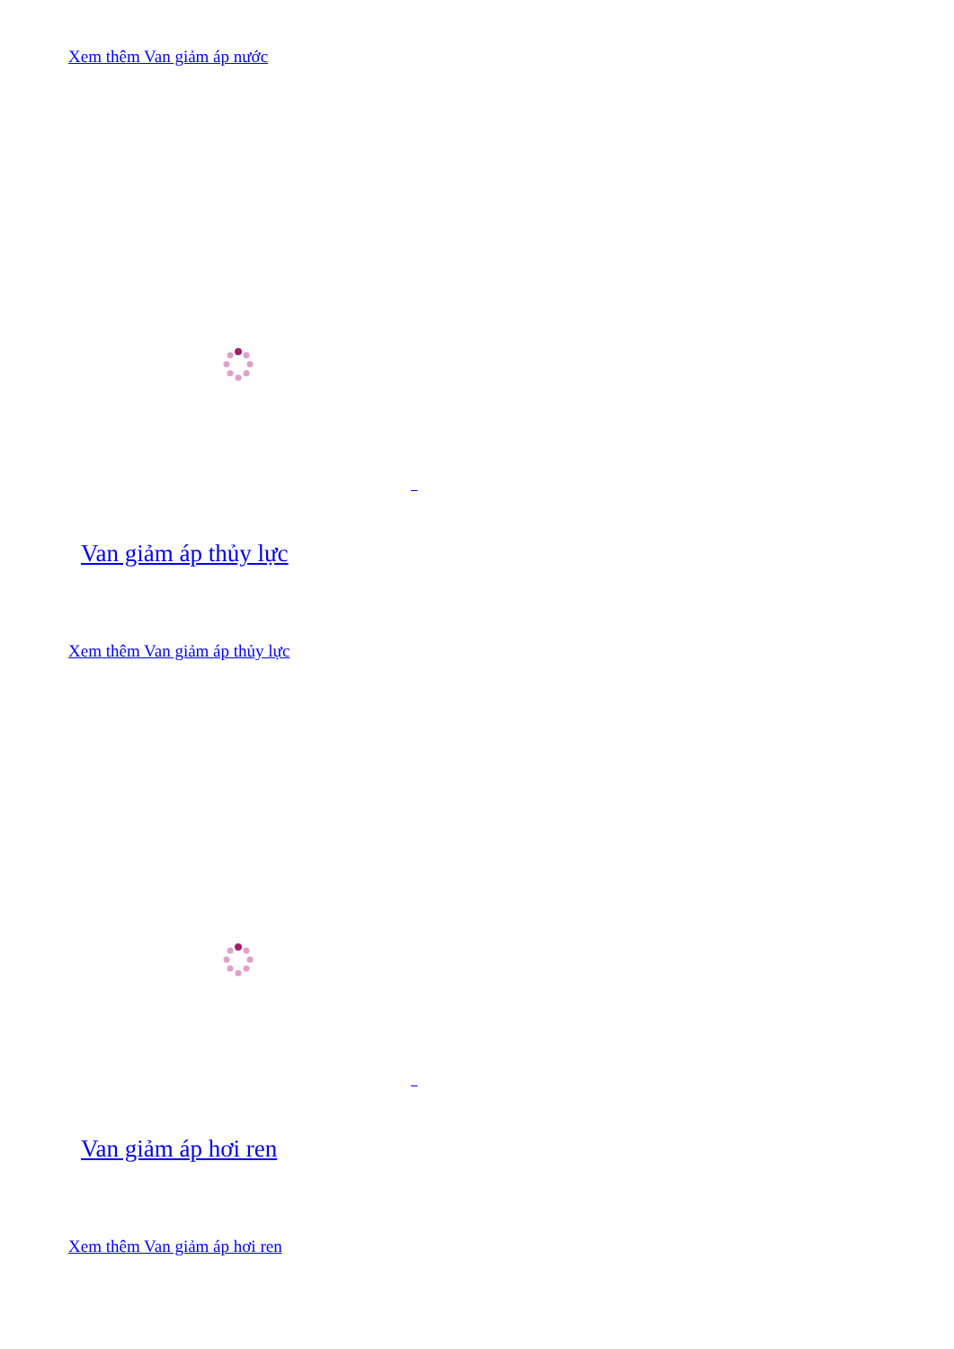Xem thêm Van giảm áp nước
Van giảm áp thủy lực
Xem thêm Van giảm áp thủy lực
Van giảm áp hơi ren
Xem thêm Van giảm áp hơi ren